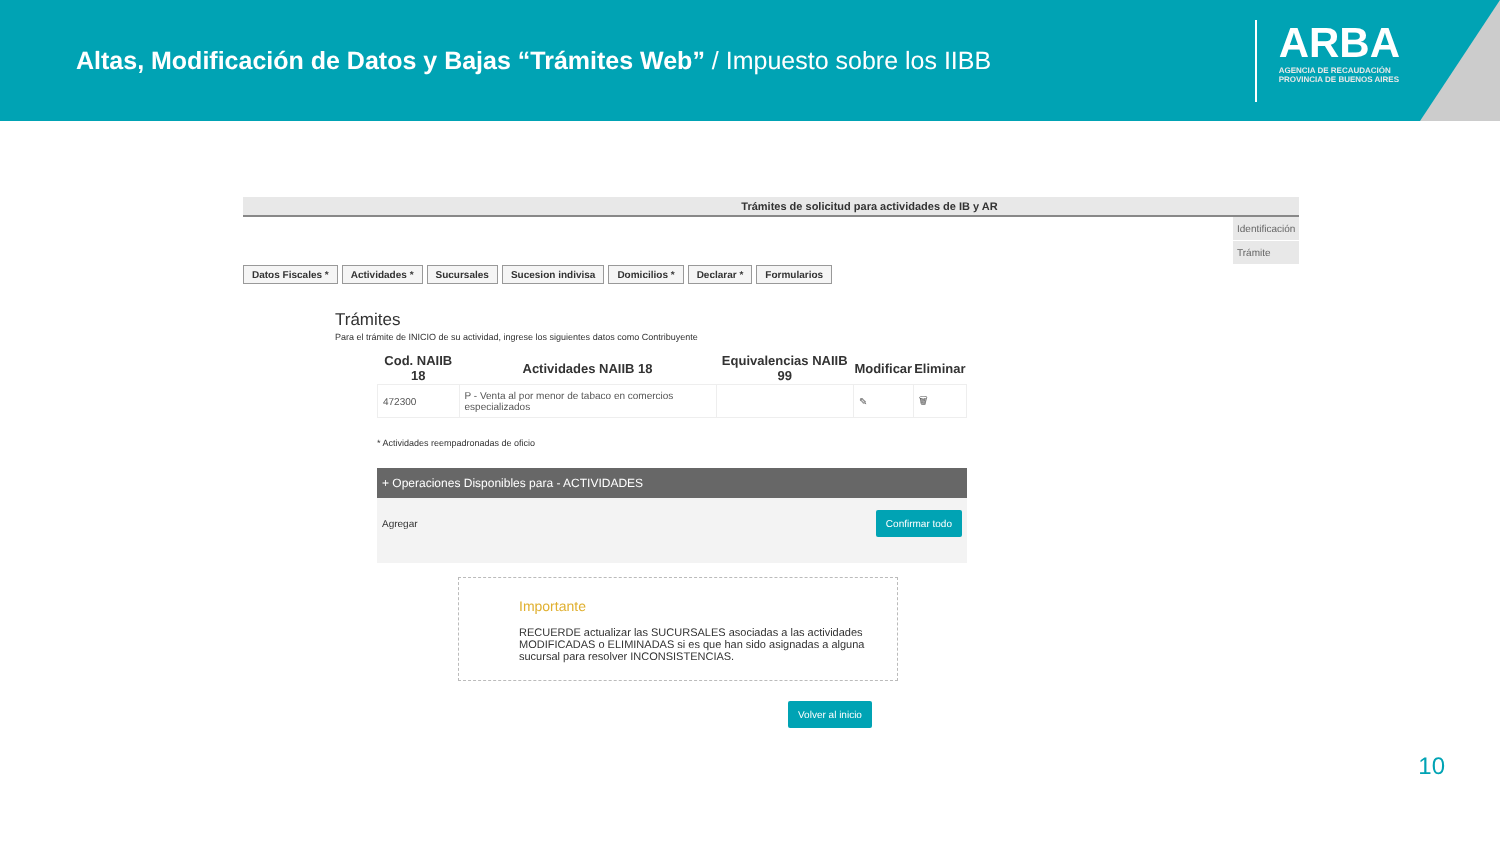Altas, Modificación de Datos y Bajas “Trámites Web” / Impuesto sobre los IIBB
ARBA
AGENCIA DE RECAUDACIÓN
PROVINCIA DE BUENOS AIRES
Trámites de solicitud para actividades de IB y AR
Identificación
Trámite
Datos Fiscales * Actividades * Sucursales Sucesion indivisa Domicilios * Declarar * Formularios
Trámites
Para el trámite de INICIO de su actividad, ingrese los siguientes datos como Contribuyente
| Cod. NAIIB 18 | Actividades NAIIB 18 | Equivalencias NAIIB 99 | Modificar | Eliminar |
| --- | --- | --- | --- | --- |
| 472300 | P - Venta al por menor de tabaco en comercios especializados | | ✎ | 🗑 |
* Actividades reempadronadas de oficio
+ Operaciones Disponibles para - ACTIVIDADES
Agregar Confirmar todo
Importante
RECUERDE actualizar las SUCURSALES asociadas a las actividades MODIFICADAS o ELIMINADAS si es que han sido asignadas a alguna sucursal para resolver INCONSISTENCIAS.
Volver al inicio
10